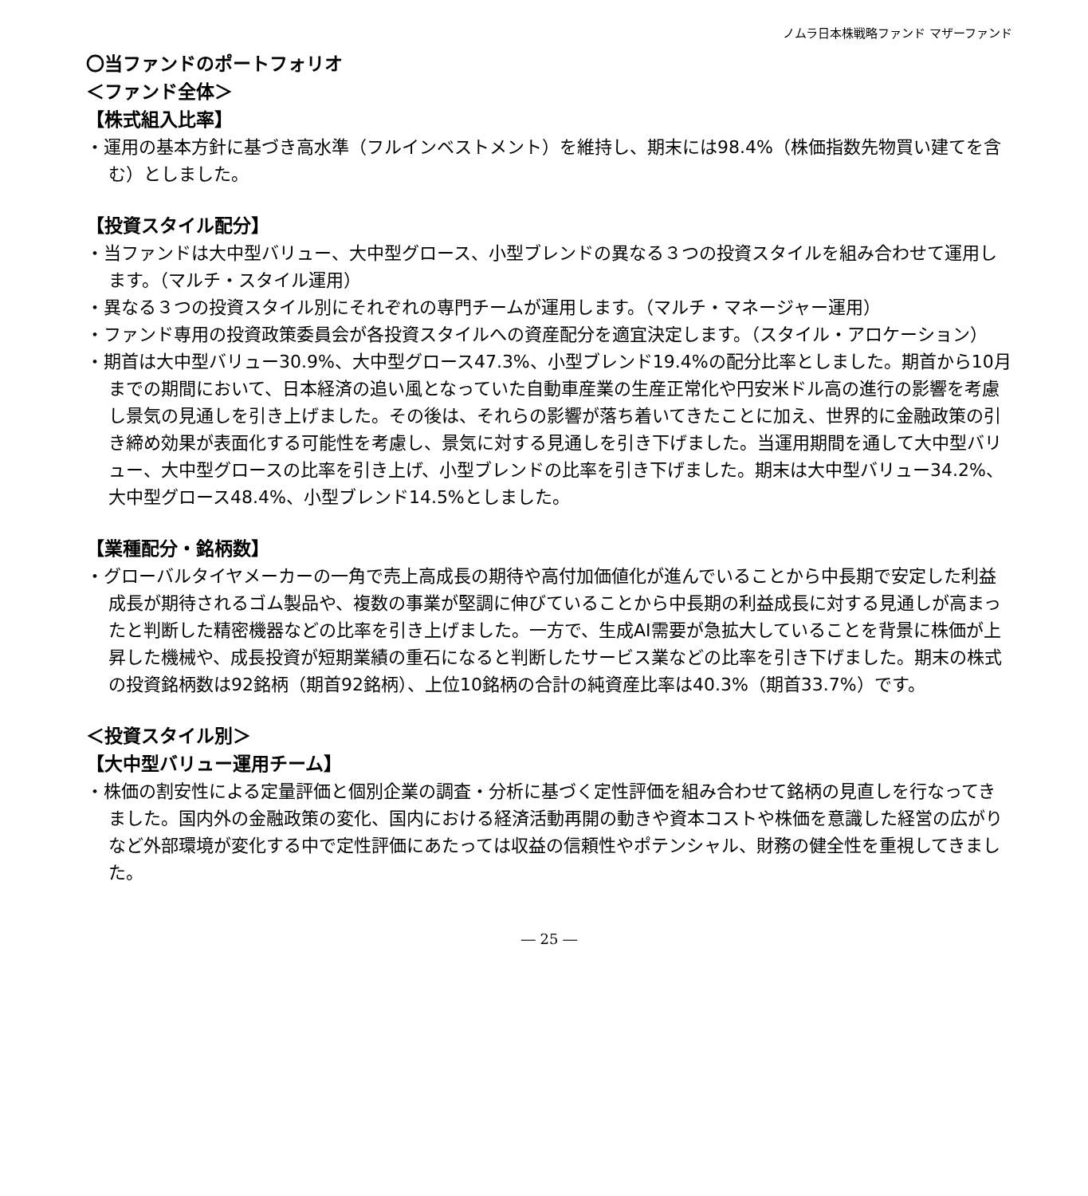ノムラ日本株戦略ファンド マザーファンド
〇当ファンドのポートフォリオ
＜ファンド全体＞
【株式組入比率】
・運用の基本方針に基づき高水準（フルインベストメント）を維持し、期末には98.4%（株価指数先物買い建てを含む）としました。
【投資スタイル配分】
・当ファンドは大中型バリュー、大中型グロース、小型ブレンドの異なる３つの投資スタイルを組み合わせて運用します。（マルチ・スタイル運用）
・異なる３つの投資スタイル別にそれぞれの専門チームが運用します。（マルチ・マネージャー運用）
・ファンド専用の投資政策委員会が各投資スタイルへの資産配分を適宜決定します。（スタイル・アロケーション）
・期首は大中型バリュー30.9%、大中型グロース47.3%、小型ブレンド19.4%の配分比率としました。期首から10月までの期間において、日本経済の追い風となっていた自動車産業の生産正常化や円安米ドル高の進行の影響を考慮し景気の見通しを引き上げました。その後は、それらの影響が落ち着いてきたことに加え、世界的に金融政策の引き締め効果が表面化する可能性を考慮し、景気に対する見通しを引き下げました。当運用期間を通して大中型バリュー、大中型グロースの比率を引き上げ、小型ブレンドの比率を引き下げました。期末は大中型バリュー34.2%、大中型グロース48.4%、小型ブレンド14.5%としました。
【業種配分・銘柄数】
・グローバルタイヤメーカーの一角で売上高成長の期待や高付加価値化が進んでいることから中長期で安定した利益成長が期待されるゴム製品や、複数の事業が堅調に伸びていることから中長期の利益成長に対する見通しが高まったと判断した精密機器などの比率を引き上げました。一方で、生成AI需要が急拡大していることを背景に株価が上昇した機械や、成長投資が短期業績の重石になると判断したサービス業などの比率を引き下げました。期末の株式の投資銘柄数は92銘柄（期首92銘柄）、上位10銘柄の合計の純資産比率は40.3%（期首33.7%）です。
＜投資スタイル別＞
【大中型バリュー運用チーム】
・株価の割安性による定量評価と個別企業の調査・分析に基づく定性評価を組み合わせて銘柄の見直しを行なってきました。国内外の金融政策の変化、国内における経済活動再開の動きや資本コストや株価を意識した経営の広がりなど外部環境が変化する中で定性評価にあたっては収益の信頼性やポテンシャル、財務の健全性を重視してきました。
― 25 ―